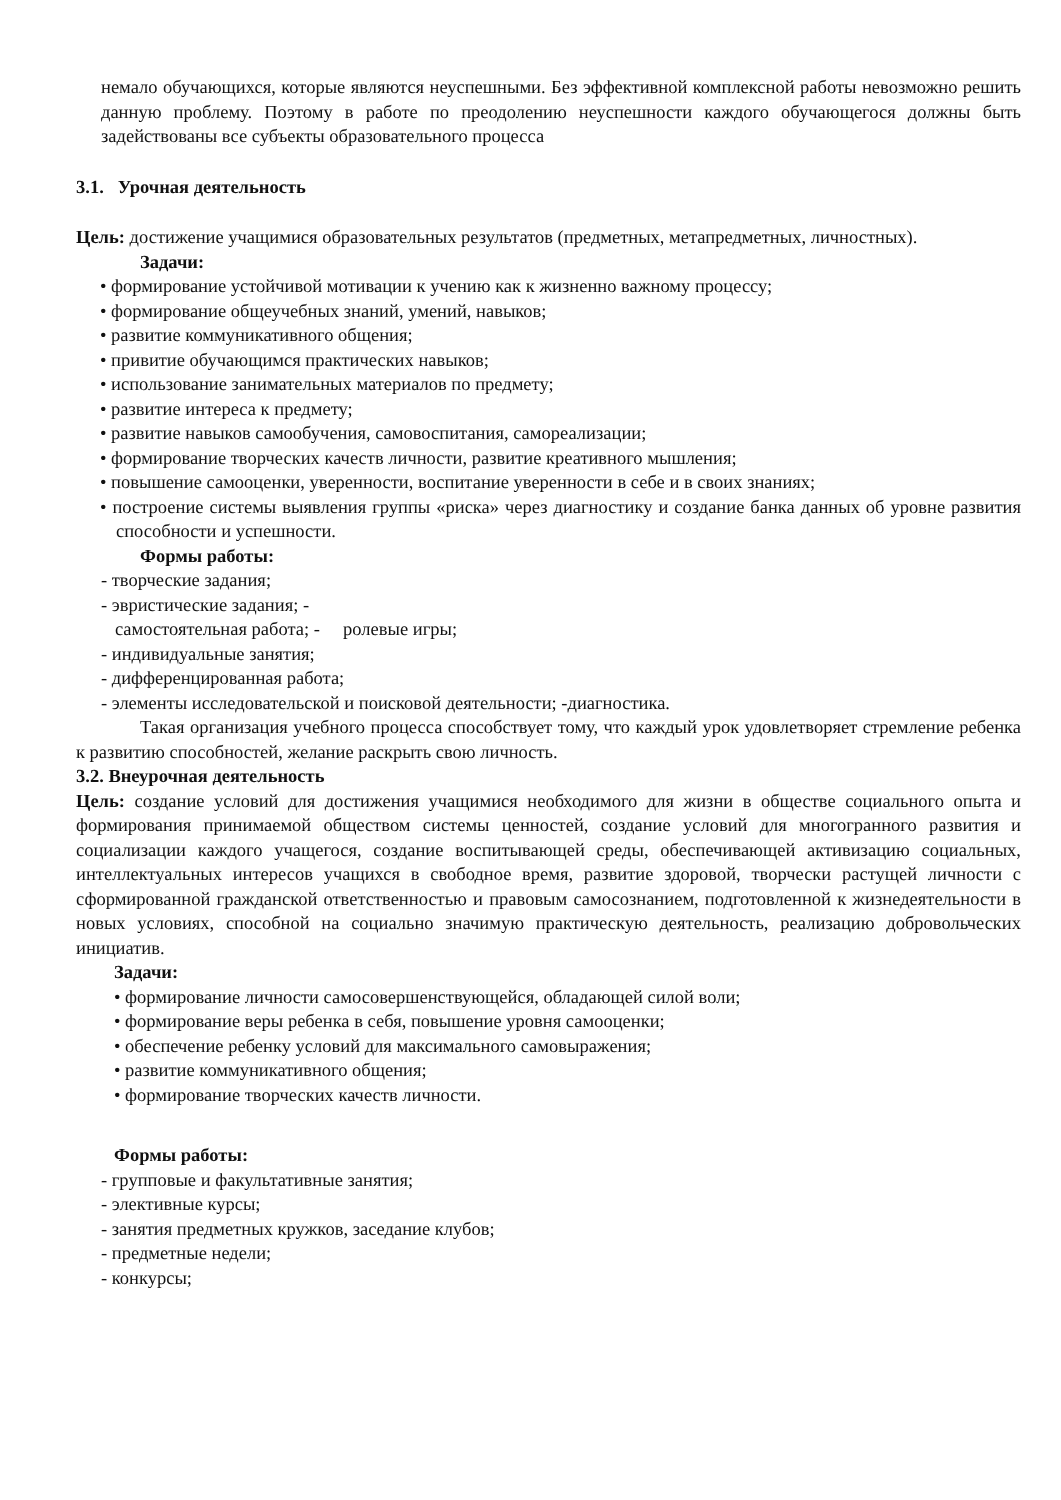немало обучающихся, которые являются неуспешными. Без эффективной комплексной работы невозможно решить данную проблему. Поэтому в работе по преодолению неуспешности каждого обучающегося должны быть задействованы все субъекты образовательного процесса
3.1. Урочная деятельность
Цель: достижение учащимися образовательных результатов (предметных, метапредметных, личностных).
Задачи:
• формирование устойчивой мотивации к учению как к жизненно важному процессу;
• формирование общеучебных знаний, умений, навыков;
• развитие коммуникативного общения;
• привитие обучающимся практических навыков;
• использование занимательных материалов по предмету;
• развитие интереса к предмету;
• развитие навыков самообучения, самовоспитания, самореализации;
• формирование творческих качеств личности, развитие креативного мышления;
• повышение самооценки, уверенности, воспитание уверенности в себе и в своих знаниях;
• построение системы выявления группы «риска» через диагностику и создание банка данных об уровне развития способности и успешности.
Формы работы:
- творческие задания;
- эвристические задания; -
самостоятельная работа; - ролевые игры;
- индивидуальные занятия;
- дифференцированная работа;
- элементы исследовательской и поисковой деятельности; -диагностика.
Такая организация учебного процесса способствует тому, что каждый урок удовлетворяет стремление ребенка к развитию способностей, желание раскрыть свою личность.
3.2. Внеурочная деятельность
Цель: создание условий для достижения учащимися необходимого для жизни в обществе социального опыта и формирования принимаемой обществом системы ценностей, создание условий для многогранного развития и социализации каждого учащегося, создание воспитывающей среды, обеспечивающей активизацию социальных, интеллектуальных интересов учащихся в свободное время, развитие здоровой, творчески растущей личности с сформированной гражданской ответственностью и правовым самосознанием, подготовленной к жизнедеятельности в новых условиях, способной на социально значимую практическую деятельность, реализацию добровольческих инициатив.
Задачи:
• формирование личности самосовершенствующейся, обладающей силой воли;
• формирование веры ребенка в себя, повышение уровня самооценки;
• обеспечение ребенку условий для максимального самовыражения;
• развитие коммуникативного общения;
• формирование творческих качеств личности.
Формы работы:
- групповые и факультативные занятия;
- элективные курсы;
- занятия предметных кружков, заседание клубов;
- предметные недели;
- конкурсы;